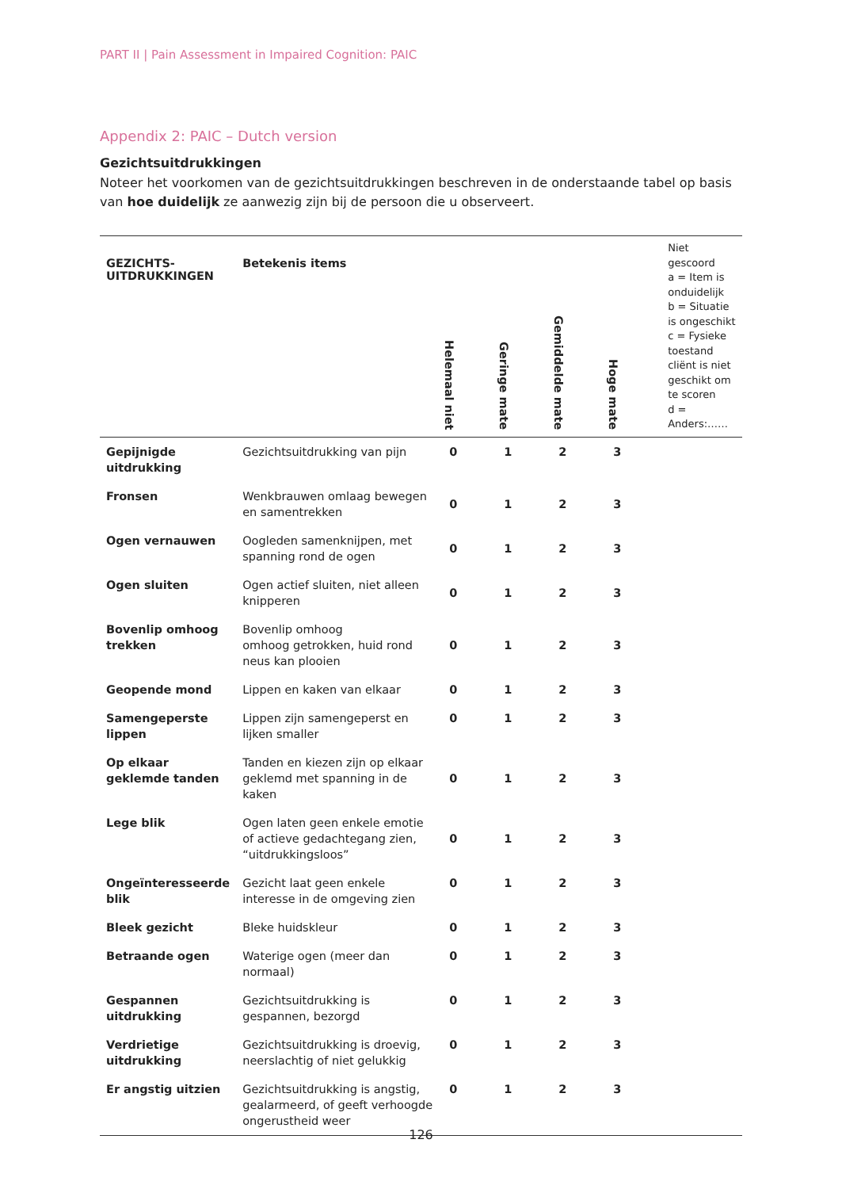PART II | Pain Assessment in Impaired Cognition: PAIC
Appendix 2: PAIC – Dutch version
Gezichtsuitdrukkingen
Noteer het voorkomen van de gezichtsuitdrukkingen beschreven in de onderstaande tabel op basis van hoe duidelijk ze aanwezig zijn bij de persoon die u observeert.
| GEZICHTS- UITDRUKKINGEN | Betekenis items | Helemaal niet | Geringe mate | Gemiddelde mate | Hoge mate | Niet gescoord a = Item is onduidelijk b = Situatie is ongeschikt c = Fysieke toestand cliënt is niet geschikt om te scoren d = Anders:…… |
| --- | --- | --- | --- | --- | --- | --- |
| Gepijnigde uitdrukking | Gezichtsuitdrukking van pijn | 0 | 1 | 2 | 3 | |
| Fronsen | Wenkbrauwen omlaag bewegen en samentrekken | 0 | 1 | 2 | 3 | |
| Ogen vernauwen | Oogleden samenknijpen, met spanning rond de ogen | 0 | 1 | 2 | 3 | |
| Ogen sluiten | Ogen actief sluiten, niet alleen knipperen | 0 | 1 | 2 | 3 | |
| Bovenlip omhoog trekken | Bovenlip omhoog omhoog getrokken, huid rond neus kan plooien | 0 | 1 | 2 | 3 | |
| Geopende mond | Lippen en kaken van elkaar | 0 | 1 | 2 | 3 | |
| Samengeperste lippen | Lippen zijn samengeperst en lijken smaller | 0 | 1 | 2 | 3 | |
| Op elkaar geklemde tanden | Tanden en kiezen zijn op elkaar geklemd met spanning in de kaken | 0 | 1 | 2 | 3 | |
| Lege blik | Ogen laten geen enkele emotie of actieve gedachtegang zien, “uitdrukkingsloos” | 0 | 1 | 2 | 3 | |
| Ongeïnteresseerde blik | Gezicht laat geen enkele interesse in de omgeving zien | 0 | 1 | 2 | 3 | |
| Bleek gezicht | Bleke huidskleur | 0 | 1 | 2 | 3 | |
| Betraande ogen | Waterige ogen (meer dan normaal) | 0 | 1 | 2 | 3 | |
| Gespannen uitdrukking | Gezichtsuitdrukking is gespannen, bezorgd | 0 | 1 | 2 | 3 | |
| Verdrietige uitdrukking | Gezichtsuitdrukking is droevig, neerslachtig of niet gelukkig | 0 | 1 | 2 | 3 | |
| Er angstig uitzien | Gezichtsuitdrukking is angstig, gealarmeerd, of geeft verhoogde ongerustheid weer | 0 | 1 | 2 | 3 | |
126